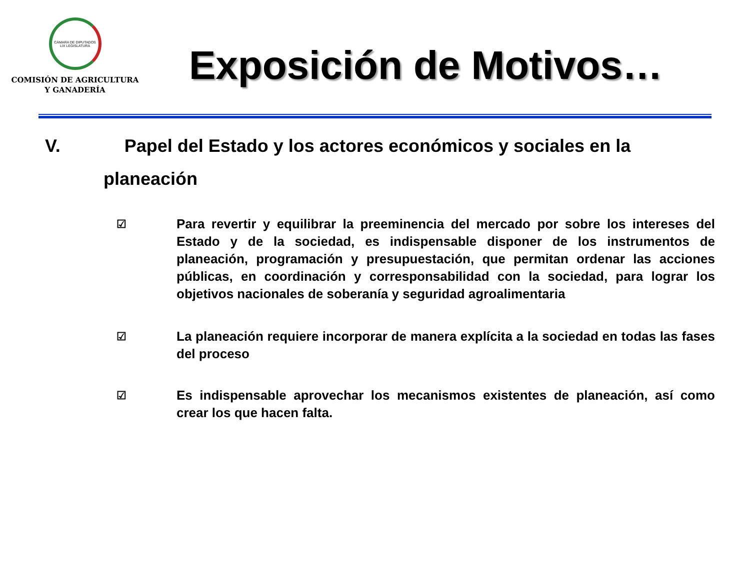CÁMARA DE DIPUTADOS
LIX LEGISLATURA
COMISIÓN DE AGRICULTURA
Y GANADERÍA
Exposición de Motivos…
V. Papel del Estado y los actores económicos y sociales en la
planeación
☑
Para revertir y equilibrar la preeminencia del mercado por sobre los intereses del Estado y de la sociedad, es indispensable disponer de los instrumentos de planeación, programación y presupuestación, que permitan ordenar las acciones públicas, en coordinación y corresponsabilidad con la sociedad, para lograr los objetivos nacionales de soberanía y seguridad agroalimentaria
☑
La planeación requiere incorporar de manera explícita a la sociedad en todas las fases del proceso
☑
Es indispensable aprovechar los mecanismos existentes de planeación, así como crear los que hacen falta.